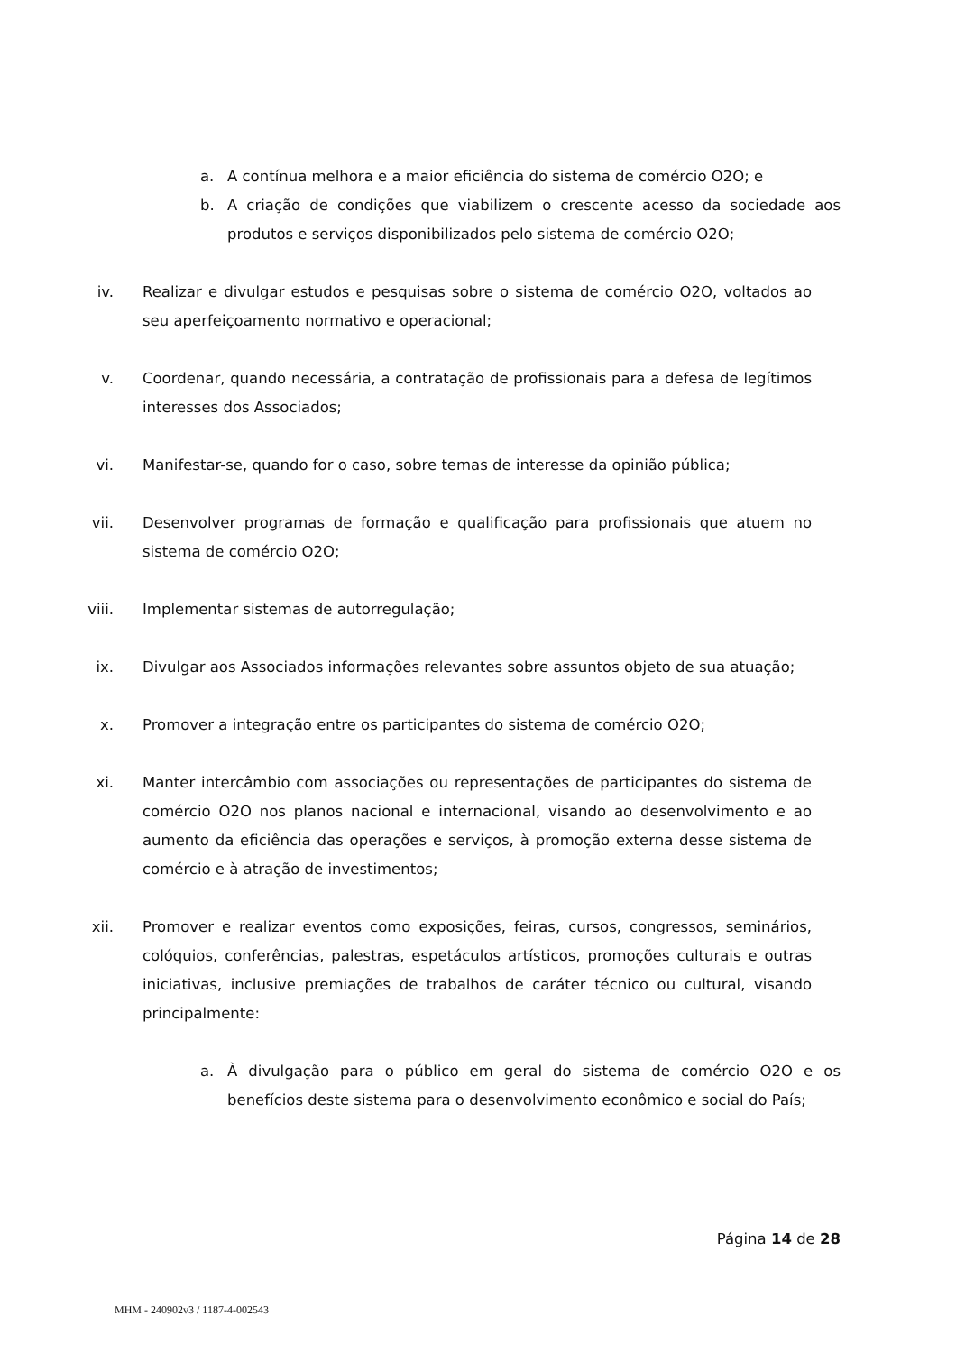a. A contínua melhora e a maior eficiência do sistema de comércio O2O; e
b. A criação de condições que viabilizem o crescente acesso da sociedade aos produtos e serviços disponibilizados pelo sistema de comércio O2O;
iv. Realizar e divulgar estudos e pesquisas sobre o sistema de comércio O2O, voltados ao seu aperfeiçoamento normativo e operacional;
v. Coordenar, quando necessária, a contratação de profissionais para a defesa de legítimos interesses dos Associados;
vi. Manifestar-se, quando for o caso, sobre temas de interesse da opinião pública;
vii. Desenvolver programas de formação e qualificação para profissionais que atuem no sistema de comércio O2O;
viii. Implementar sistemas de autorregulação;
ix. Divulgar aos Associados informações relevantes sobre assuntos objeto de sua atuação;
x. Promover a integração entre os participantes do sistema de comércio O2O;
xi. Manter intercâmbio com associações ou representações de participantes do sistema de comércio O2O nos planos nacional e internacional, visando ao desenvolvimento e ao aumento da eficiência das operações e serviços, à promoção externa desse sistema de comércio e à atração de investimentos;
xii. Promover e realizar eventos como exposições, feiras, cursos, congressos, seminários, colóquios, conferências, palestras, espetáculos artísticos, promoções culturais e outras iniciativas, inclusive premiações de trabalhos de caráter técnico ou cultural, visando principalmente:
a. À divulgação para o público em geral do sistema de comércio O2O e os benefícios deste sistema para o desenvolvimento econômico e social do País;
Página 14 de 28
MHM - 240902v3 / 1187-4-002543